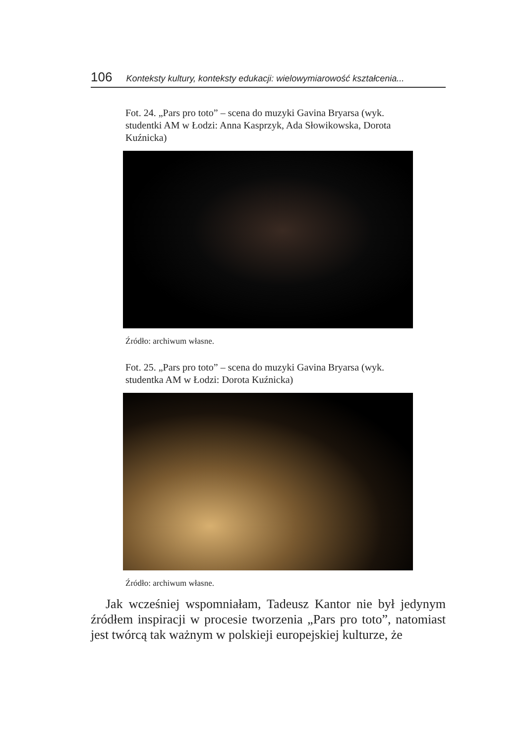106 Konteksty kultury, konteksty edukacji: wielowymiarowość kształcenia...
Fot. 24. „Pars pro toto” – scena do muzyki Gavina Bryarsa (wyk. studentki AM w Łodzi: Anna Kasprzyk, Ada Słowikowska, Dorota Kuźnicka)
Źródło: archiwum własne.
Fot. 25. „Pars pro toto” – scena do muzyki Gavina Bryarsa (wyk. studentka AM w Łodzi: Dorota Kuźnicka)
Źródło: archiwum własne.
Jak wcześniej wspomniałam, Tadeusz Kantor nie był jedynym źródłem inspiracji w procesie tworzenia „Pars pro toto”, natomiast jest twórcą tak ważnym w polskieji europejskiej kulturze, że